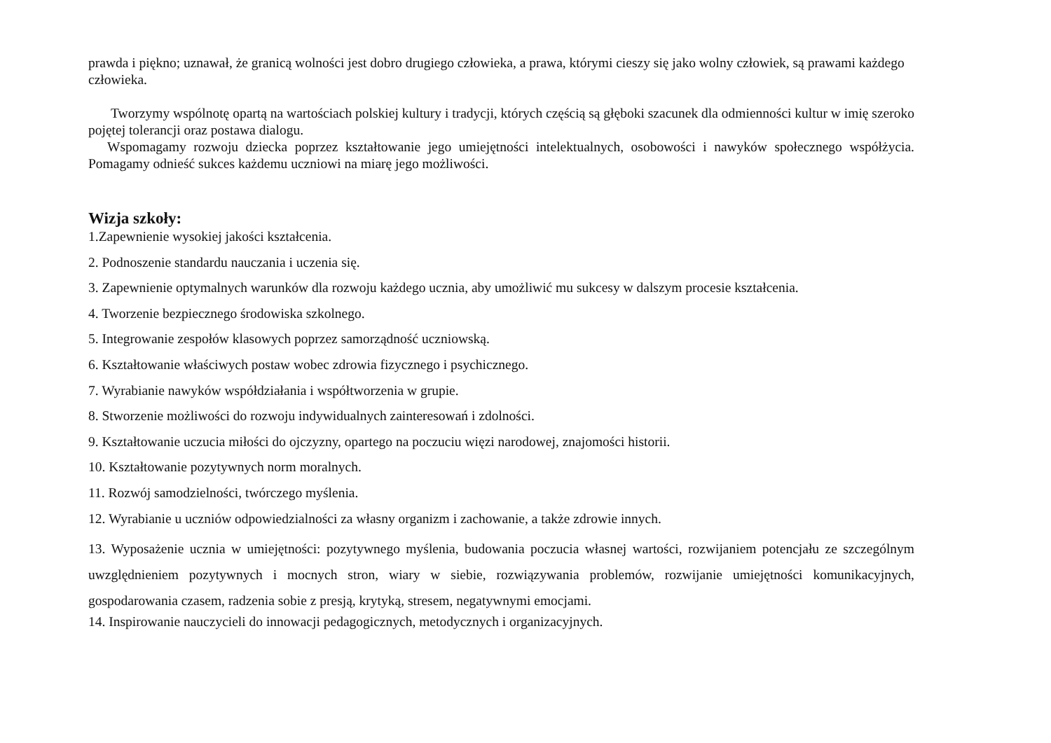prawda i piękno; uznawał, że granicą wolności jest dobro drugiego człowieka, a prawa, którymi cieszy się jako wolny człowiek, są prawami każdego człowieka.
Tworzymy wspólnotę opartą na wartościach polskiej kultury i tradycji, których częścią są głęboki szacunek dla odmienności kultur w imię szeroko pojętej tolerancji oraz postawa dialogu.
Wspomagamy rozwoju dziecka poprzez kształtowanie jego umiejętności intelektualnych, osobowości i nawyków społecznego współżycia. Pomagamy odnieść sukces każdemu uczniowi na miarę jego możliwości.
Wizja szkoły:
1.Zapewnienie wysokiej jakości kształcenia.
2. Podnoszenie standardu nauczania i uczenia się.
3. Zapewnienie optymalnych warunków dla rozwoju każdego ucznia, aby umożliwić mu sukcesy w dalszym procesie kształcenia.
4. Tworzenie bezpiecznego środowiska szkolnego.
5. Integrowanie zespołów klasowych poprzez samorządność uczniowską.
6. Kształtowanie właściwych postaw wobec zdrowia fizycznego i psychicznego.
7. Wyrabianie nawyków współdziałania i współtworzenia w grupie.
8. Stworzenie możliwości do rozwoju indywidualnych zainteresowań i zdolności.
9. Kształtowanie uczucia miłości do ojczyzny, opartego na poczuciu więzi narodowej, znajomości historii.
10. Kształtowanie pozytywnych norm moralnych.
11. Rozwój samodzielności, twórczego myślenia.
12. Wyrabianie u uczniów odpowiedzialności za własny organizm i zachowanie, a także zdrowie innych.
13. Wyposażenie ucznia w umiejętności: pozytywnego myślenia, budowania poczucia własnej wartości, rozwijaniem potencjału ze szczególnym uwzględnieniem pozytywnych i mocnych stron, wiary w siebie, rozwiązywania problemów, rozwijanie umiejętności komunikacyjnych, gospodarowania czasem, radzenia sobie z presją, krytyką, stresem, negatywnymi emocjami.
14. Inspirowanie nauczycieli do innowacji pedagogicznych, metodycznych i organizacyjnych.